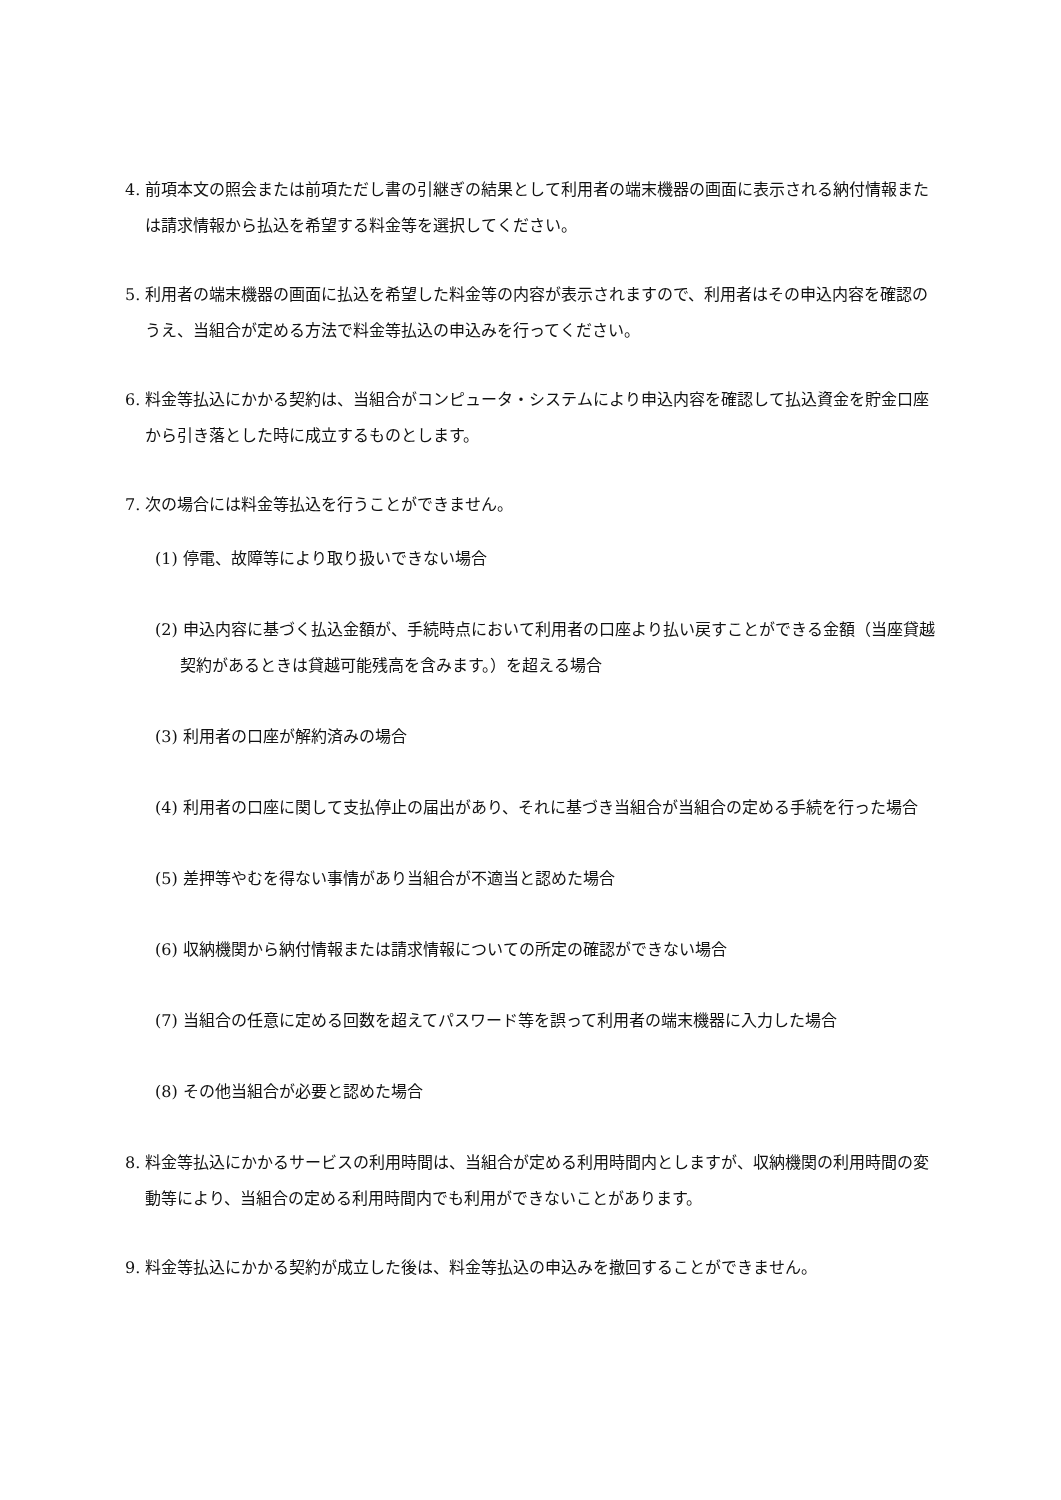4. 前項本文の照会または前項ただし書の引継ぎの結果として利用者の端末機器の画面に表示される納付情報または請求情報から払込を希望する料金等を選択してください。
5. 利用者の端末機器の画面に払込を希望した料金等の内容が表示されますので、利用者はその申込内容を確認のうえ、当組合が定める方法で料金等払込の申込みを行ってください。
6. 料金等払込にかかる契約は、当組合がコンピュータ・システムにより申込内容を確認して払込資金を貯金口座から引き落とした時に成立するものとします。
7. 次の場合には料金等払込を行うことができません。
(1) 停電、故障等により取り扱いできない場合
(2) 申込内容に基づく払込金額が、手続時点において利用者の口座より払い戻すことができる金額（当座貸越契約があるときは貸越可能残高を含みます。）を超える場合
(3) 利用者の口座が解約済みの場合
(4) 利用者の口座に関して支払停止の届出があり、それに基づき当組合が当組合の定める手続を行った場合
(5) 差押等やむを得ない事情があり当組合が不適当と認めた場合
(6) 収納機関から納付情報または請求情報についての所定の確認ができない場合
(7) 当組合の任意に定める回数を超えてパスワード等を誤って利用者の端末機器に入力した場合
(8) その他当組合が必要と認めた場合
8. 料金等払込にかかるサービスの利用時間は、当組合が定める利用時間内としますが、収納機関の利用時間の変動等により、当組合の定める利用時間内でも利用ができないことがあります。
9. 料金等払込にかかる契約が成立した後は、料金等払込の申込みを撤回することができません。